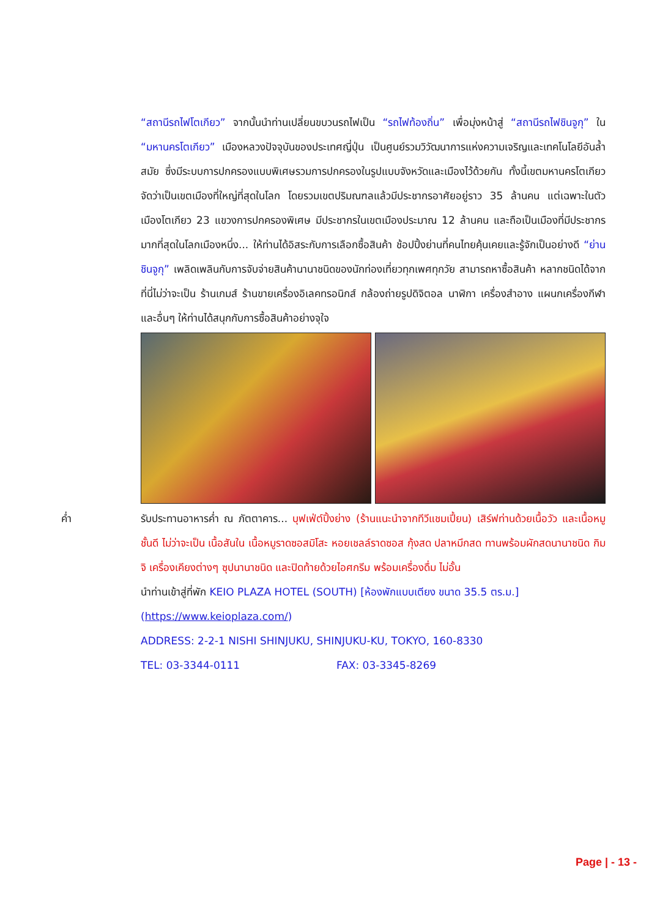“สถานีรถไฟโตเกียว” จากนั้นนำท่านเปลี่ยนขบวนรถไฟเป็น “รถไฟท้องถิ่น” เพื่อมุ่งหน้าสู่ “สถานีรถไฟชินจูกุ” ใน “มหานครโตเกียว” เมืองหลวงปัจจุบันของประเทศญี่ปุ่น เป็นศูนย์รวมวิวัฒนาการแห่งความเจริญและเทคโนโลยีอันล้ำสมัย ซึ่งมีระบบการปกครองแบบพิเศษรวมการปกครองในรูปแบบจังหวัดและเมืองไว้ด้วยกัน ทั้งนี้เขตมหานครโตเกียวจัดว่าเป็นเขตเมืองที่ใหญ่ที่สุดในโลก โดยรวมเขตปริมณฑลแล้วมีประชากรอาศัยอยู่ราว 35 ล้านคน แต่เฉพาะในตัวเมืองโตเกียว 23 แขวงการปกครองพิเศษ มีประชากรในเขตเมืองประมาณ 12 ล้านคน และถือเป็นเมืองที่มีประชากรมากที่สุดในโลกเมืองหนึ่ง... ให้ท่านได้อิสระกับการเลือกซื้อสินค้า ช้อปปิ้งย่านที่คนไทยคุ้นเคยและรู้จักเป็นอย่างดี “ย่านชินจูกุ” เพลิดเพลินกับการจับจ่ายสินค้านานาชนิดของนักท่องเที่ยวทุกเพศทุกวัย สามารถหาซื้อสินค้า หลากชนิดได้จากที่นี่ไม่ว่าจะเป็น ร้านเกมส์ ร้านขายเครื่องอิเลคทรอนิกส์ กล้องถ่ายรูปดิจิตอล นาฬิกา เครื่องสำอาง แผนกเครื่องกีฬา และอื่นๆ ให้ท่านได้สนุกกับการซื้อสินค้าอย่างจุใจ
ค่ำ รับประทานอาหารค่ำ ณ ภัตตาคาร... บุฟเฟ่ต์ปิ้งย่าง (ร้านแนะนำจากทีวีแชมเปี้ยน) เสิร์ฟท่านด้วยเนื้อวัว และเนื้อหมูชั้นดี ไม่ว่าจะเป็น เนื้อสันใน เนื้อหมูราดซอสมิโสะ หอยเชลล์ราดซอส กุ้งสด ปลาหมึกสด ทานพร้อมผักสดนานาชนิด กิมจิ เครื่องเคียงต่างๆ ซุปนานาชนิด และปิดท้ายด้วยไอศกรีม พร้อมเครื่องดื่ม ไม่อั้น
นำท่านเข้าสู่ที่พัก KEIO PLAZA HOTEL (SOUTH) [ห้องพักแบบเตียง ขนาด 35.5 ตร.ม.]
(https://www.keioplaza.com/)
ADDRESS: 2-2-1 NISHI SHINJUKU, SHINJUKU-KU, TOKYO, 160-8330
TEL: 03-3344-0111 FAX: 03-3345-8269
Page | - 13 -